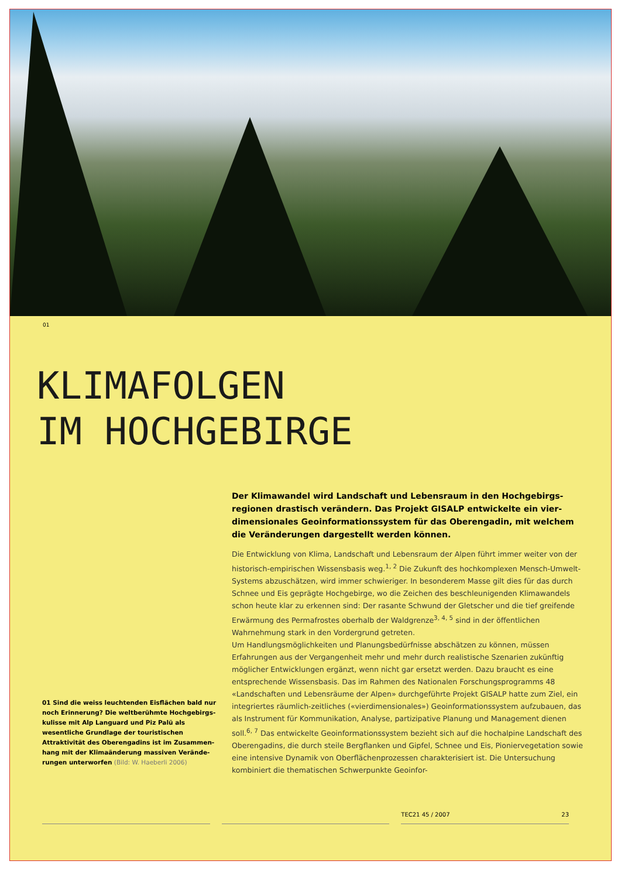01
KLIMAFOLGEN
IM HOCHGEBIRGE
01 Sind die weiss leuchtenden Eisflächen bald nur noch Erinnerung? Die weltberühmte Hochgebirgs­kulisse mit Alp Languard und Piz Palü als wesentliche Grundlage der touristischen Attraktivität des Oberengadins ist im Zusammen­hang mit der Klimaänderung massiven Verände­rungen unterworfen (Bild: W. Haeberli 2006)
Der Klimawandel wird Landschaft und Lebensraum in den Hochgebirgs­regionen drastisch verändern. Das Projekt GISALP entwickelte ein vier­dimensionales Geoinformationssystem für das Oberengadin, mit welchem die Veränderungen dargestellt werden können.
Die Entwicklung von Klima, Landschaft und Lebensraum der Alpen führt immer weiter von der historisch-empirischen Wissensbasis weg.<sup>1, 2</sup> Die Zukunft des hochkomplexen Mensch-Umwelt-Systems abzuschätzen, wird immer schwieriger. In besonderem Masse gilt dies für das durch Schnee und Eis geprägte Hochgebirge, wo die Zeichen des beschleuni­genden Klimawandels schon heute klar zu erkennen sind: Der rasante Schwund der Glet­scher und die tief greifende Erwärmung des Permafrostes oberhalb der Waldgrenze<sup>3, 4, 5</sup> sind in der öffentlichen Wahrnehmung stark in den Vordergrund getreten.
Um Handlungsmöglichkeiten und Planungsbedürfnisse abschätzen zu können, müssen Erfahrungen aus der Vergangenheit mehr und mehr durch realistische Szenarien zukünftig möglicher Entwicklungen ergänzt, wenn nicht gar ersetzt werden. Dazu braucht es eine entsprechende Wissensbasis. Das im Rahmen des Nationalen Forschungsprogramms 48 «Landschaften und Lebensräume der Alpen» durchgeführte Projekt GISALP hatte zum Ziel, ein integriertes räumlich-zeitliches («vierdimensionales») Geoinformationssystem aufzubauen, das als Instrument für Kommunikation, Analyse, partizipative Planung und Management dienen soll.<sup>6, 7</sup> Das entwickelte Geoinformationssystem bezieht sich auf die hochalpine Landschaft des Oberengadins, die durch steile Bergflanken und Gipfel, Schnee und Eis, Pioniervegetation sowie eine intensive Dynamik von Oberflächenprozessen cha­rakterisiert ist. Die Untersuchung kombiniert die thematischen Schwerpunkte Geoinfor-
TEC21 45 / 2007 23